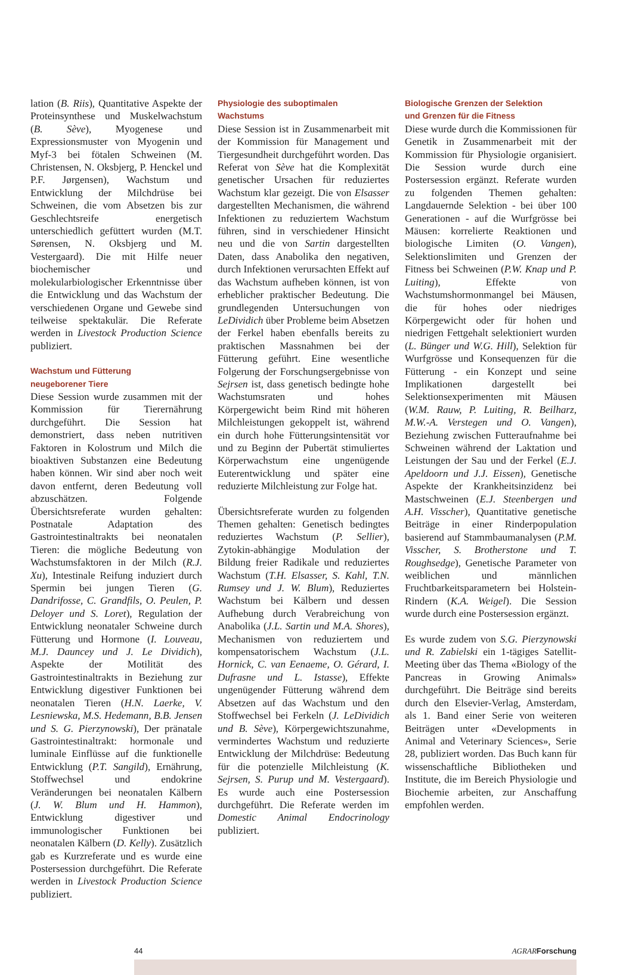lation (B. Riis), Quantitative Aspekte der Proteinsynthese und Muskelwachstum (B. Sève), Myogenese und Expressionsmuster von Myogenin und Myf-3 bei fötalen Schweinen (M. Christensen, N. Oksbjerg, P. Henckel und P.F. Jørgensen), Wachstum und Entwicklung der Milchdrüse bei Schweinen, die vom Absetzen bis zur Geschlechtsreife energetisch unterschiedlich gefüttert wurden (M.T. Sørensen, N. Oksbjerg und M. Vestergaard). Die mit Hilfe neuer biochemischer und molekularbiologischer Erkenntnisse über die Entwicklung und das Wachstum der verschiedenen Organe und Gewebe sind teilweise spektakulär. Die Referate werden in Livestock Production Science publiziert.
Wachstum und Fütterung
neugeborener Tiere
Diese Session wurde zusammen mit der Kommission für Tierernährung durchgeführt. Die Session hat demonstriert, dass neben nutritiven Faktoren in Kolostrum und Milch die bioaktiven Substanzen eine Bedeutung haben können. Wir sind aber noch weit davon entfernt, deren Bedeutung voll abzuschätzen. Folgende Übersichtsreferate wurden gehalten: Postnatale Adaptation des Gastrointestinaltrakts bei neonatalen Tieren: die mögliche Bedeutung von Wachstumsfaktoren in der Milch (R.J. Xu), Intestinale Reifung induziert durch Spermin bei jungen Tieren (G. Dandrifosse, C. Grandfils, O. Peulen, P. Deloyer und S. Loret), Regulation der Entwicklung neonataler Schweine durch Fütterung und Hormone (I. Louveau, M.J. Dauncey und J. Le Dividich), Aspekte der Motilität des Gastrointestinaltrakts in Beziehung zur Entwicklung digestiver Funktionen bei neonatalen Tieren (H.N. Laerke, V. Lesniewska, M.S. Hedemann, B.B. Jensen und S. G. Pierzynowski), Der pränatale Gastrointestinaltrakt: hormonale und luminale Einflüsse auf die funktionelle Entwicklung (P.T. Sangild), Ernährung, Stoffwechsel und endokrine Veränderungen bei neonatalen Kälbern (J. W. Blum und H. Hammon), Entwicklung digestiver und immunologischer Funktionen bei neonatalen Kälbern (D. Kelly). Zusätzlich gab es Kurzreferate und es wurde eine Postersession durchgeführt. Die Referate werden in Livestock Production Science publiziert.
Physiologie des suboptimalen
Wachstums
Diese Session ist in Zusammenarbeit mit der Kommission für Management und Tiergesundheit durchgeführt worden. Das Referat von Sève hat die Komplexität genetischer Ursachen für reduziertes Wachstum klar gezeigt. Die von Elsasser dargestellten Mechanismen, die während Infektionen zu reduziertem Wachstum führen, sind in verschiedener Hinsicht neu und die von Sartin dargestellten Daten, dass Anabolika den negativen, durch Infektionen verursachten Effekt auf das Wachstum aufheben können, ist von erheblicher praktischer Bedeutung. Die grundlegenden Untersuchungen von LeDividich über Probleme beim Absetzen der Ferkel haben ebenfalls bereits zu praktischen Massnahmen bei der Fütterung geführt. Eine wesentliche Folgerung der Forschungsergebnisse von Sejrsen ist, dass genetisch bedingte hohe Wachstumsraten und hohes Körpergewicht beim Rind mit höheren Milchleistungen gekoppelt ist, während ein durch hohe Fütterungsintensität vor und zu Beginn der Pubertät stimuliertes Körperwachstum eine ungenügende Euterentwicklung und später eine reduzierte Milchleistung zur Folge hat.
Übersichtsreferate wurden zu folgenden Themen gehalten: Genetisch bedingtes reduziertes Wachstum (P. Sellier), Zytokin-abhängige Modulation der Bildung freier Radikale und reduziertes Wachstum (T.H. Elsasser, S. Kahl, T.N. Rumsey und J. W. Blum), Reduziertes Wachstum bei Kälbern und dessen Aufhebung durch Verabreichung von Anabolika (J.L. Sartin und M.A. Shores), Mechanismen von reduziertem und kompensatorischem Wachstum (J.L. Hornick, C. van Eenaeme, O. Gérard, I. Dufrasne und L. Istasse), Effekte ungenügender Fütterung während dem Absetzen auf das Wachstum und den Stoffwechsel bei Ferkeln (J. LeDividich und B. Sève), Körpergewichtszunahme, vermindertes Wachstum und reduzierte Entwicklung der Milchdrüse: Bedeutung für die potenzielle Milchleistung (K. Sejrsen, S. Purup und M. Vestergaard). Es wurde auch eine Postersession durchgeführt. Die Referate werden im Domestic Animal Endocrinology publiziert.
Biologische Grenzen der Selektion
und Grenzen für die Fitness
Diese wurde durch die Kommissionen für Genetik in Zusammenarbeit mit der Kommission für Physiologie organisiert. Die Session wurde durch eine Postersession ergänzt. Referate wurden zu folgenden Themen gehalten: Langdauernde Selektion - bei über 100 Generationen - auf die Wurfgrösse bei Mäusen: korrelierte Reaktionen und biologische Limiten (O. Vangen), Selektionslimiten und Grenzen der Fitness bei Schweinen (P.W. Knap und P. Luiting), Effekte von Wachstumshormonmangel bei Mäusen, die für hohes oder niedriges Körpergewicht oder für hohen und niedrigen Fettgehalt selektioniert wurden (L. Bünger und W.G. Hill), Selektion für Wurfgrösse und Konsequenzen für die Fütterung - ein Konzept und seine Implikationen dargestellt bei Selektionsexperimenten mit Mäusen (W.M. Rauw, P. Luiting, R. Beilharz, M.W.-A. Verstegen und O. Vangen), Beziehung zwischen Futteraufnahme bei Schweinen während der Laktation und Leistungen der Sau und der Ferkel (E.J. Apeldoorn und J.J. Eissen), Genetische Aspekte der Krankheitsinzidenz bei Mastschweinen (E.J. Steenbergen und A.H. Visscher), Quantitative genetische Beiträge in einer Rinderpopulation basierend auf Stammbaumanalysen (P.M. Visscher, S. Brotherstone und T. Roughsedge), Genetische Parameter von weiblichen und männlichen Fruchtbarkeitsparametern bei Holstein-Rindern (K.A. Weigel). Die Session wurde durch eine Postersession ergänzt.
Es wurde zudem von S.G. Pierzynowski und R. Zabielski ein 1-tägiges Satellit-Meeting über das Thema «Biology of the Pancreas in Growing Animals» durchgeführt. Die Beiträge sind bereits durch den Elsevier-Verlag, Amsterdam, als 1. Band einer Serie von weiteren Beiträgen unter «Developments in Animal and Veterinary Sciences», Serie 28, publiziert worden. Das Buch kann für wissenschaftliche Bibliotheken und Institute, die im Bereich Physiologie und Biochemie arbeiten, zur Anschaffung empfohlen werden.
44 AGRAR Forschung